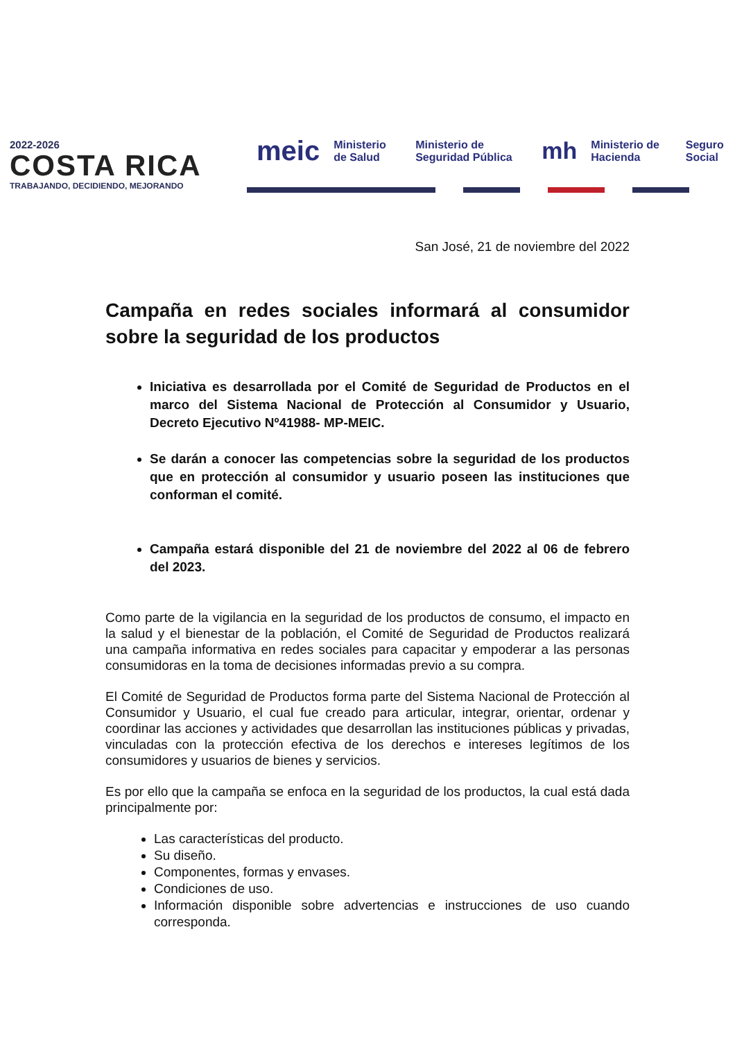2022-2026
COSTA RICA
TRABAJANDO, DECIDIENDO, MEJORANDO
meic Ministerio de Salud Ministerio de Seguridad Pública mh Ministerio de Hacienda Seguro Social
San José, 21 de noviembre del 2022
Campaña en redes sociales informará al consumidor sobre la seguridad de los productos
Iniciativa es desarrollada por el Comité de Seguridad de Productos en el marco del Sistema Nacional de Protección al Consumidor y Usuario, Decreto Ejecutivo Nº41988- MP-MEIC.
Se darán a conocer las competencias sobre la seguridad de los productos que en protección al consumidor y usuario poseen las instituciones que conforman el comité.
Campaña estará disponible del 21 de noviembre del 2022 al 06 de febrero del 2023.
Como parte de la vigilancia en la seguridad de los productos de consumo, el impacto en la salud y el bienestar de la población, el Comité de Seguridad de Productos realizará una campaña informativa en redes sociales para capacitar y empoderar a las personas consumidoras en la toma de decisiones informadas previo a su compra.
El Comité de Seguridad de Productos forma parte del Sistema Nacional de Protección al Consumidor y Usuario, el cual fue creado para articular, integrar, orientar, ordenar y coordinar las acciones y actividades que desarrollan las instituciones públicas y privadas, vinculadas con la protección efectiva de los derechos e intereses legítimos de los consumidores y usuarios de bienes y servicios.
Es por ello que la campaña se enfoca en la seguridad de los productos, la cual está dada principalmente por:
Las características del producto.
Su diseño.
Componentes, formas y envases.
Condiciones de uso.
Información disponible sobre advertencias e instrucciones de uso cuando corresponda.